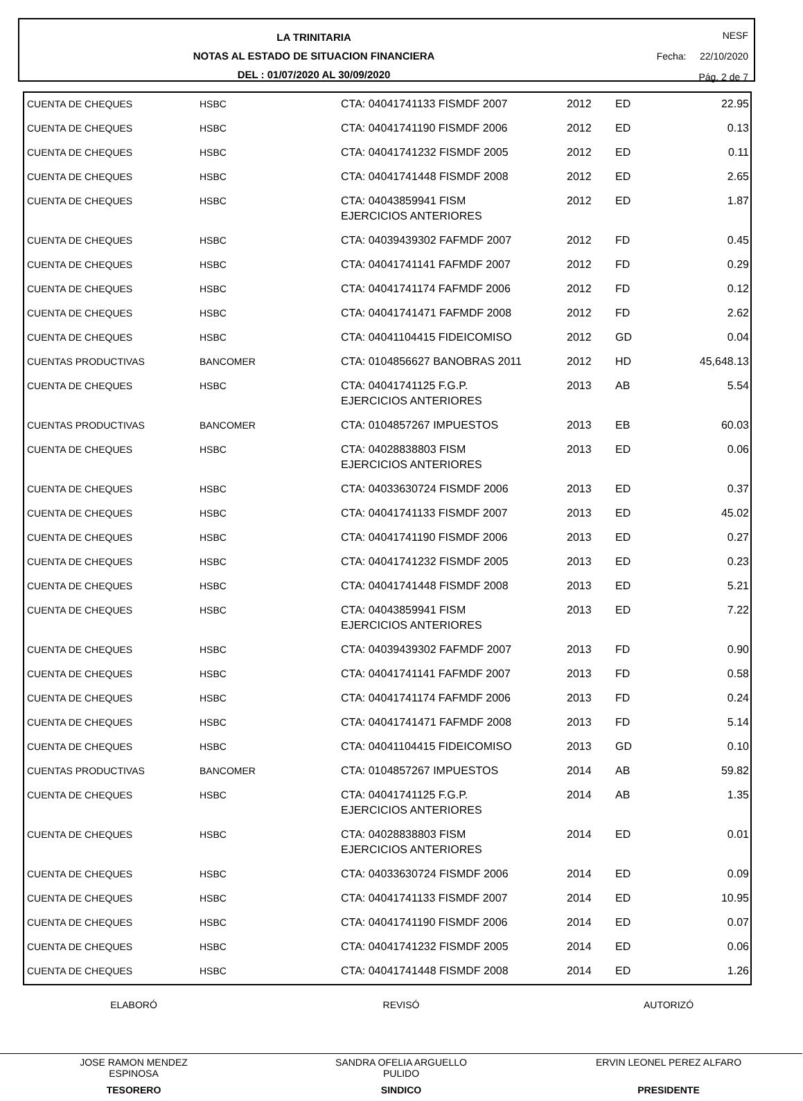LA TRINITARIA
NOTAS AL ESTADO DE SITUACION FINANCIERA
DEL : 01/07/2020 AL 30/09/2020
NESF
Fecha: 22/10/2020
Pág. 2 de 7
| CUENTA DE CHEQUES | HSBC | CTA: 04041741133 FISMDF 2007 | 2012 | ED | 22.95 |
| CUENTA DE CHEQUES | HSBC | CTA: 04041741190 FISMDF 2006 | 2012 | ED | 0.13 |
| CUENTA DE CHEQUES | HSBC | CTA: 04041741232 FISMDF 2005 | 2012 | ED | 0.11 |
| CUENTA DE CHEQUES | HSBC | CTA: 04041741448 FISMDF 2008 | 2012 | ED | 2.65 |
| CUENTA DE CHEQUES | HSBC | CTA: 04043859941 FISM EJERCICIOS ANTERIORES | 2012 | ED | 1.87 |
| CUENTA DE CHEQUES | HSBC | CTA: 04039439302 FAFMDF 2007 | 2012 | FD | 0.45 |
| CUENTA DE CHEQUES | HSBC | CTA: 04041741141 FAFMDF 2007 | 2012 | FD | 0.29 |
| CUENTA DE CHEQUES | HSBC | CTA: 04041741174 FAFMDF 2006 | 2012 | FD | 0.12 |
| CUENTA DE CHEQUES | HSBC | CTA: 04041741471 FAFMDF 2008 | 2012 | FD | 2.62 |
| CUENTA DE CHEQUES | HSBC | CTA: 04041104415 FIDEICOMISO | 2012 | GD | 0.04 |
| CUENTAS PRODUCTIVAS | BANCOMER | CTA: 0104856627 BANOBRAS 2011 | 2012 | HD | 45,648.13 |
| CUENTA DE CHEQUES | HSBC | CTA: 04041741125 F.G.P. EJERCICIOS ANTERIORES | 2013 | AB | 5.54 |
| CUENTAS PRODUCTIVAS | BANCOMER | CTA: 0104857267 IMPUESTOS | 2013 | EB | 60.03 |
| CUENTA DE CHEQUES | HSBC | CTA: 04028838803 FISM EJERCICIOS ANTERIORES | 2013 | ED | 0.06 |
| CUENTA DE CHEQUES | HSBC | CTA: 04033630724 FISMDF 2006 | 2013 | ED | 0.37 |
| CUENTA DE CHEQUES | HSBC | CTA: 04041741133 FISMDF 2007 | 2013 | ED | 45.02 |
| CUENTA DE CHEQUES | HSBC | CTA: 04041741190 FISMDF 2006 | 2013 | ED | 0.27 |
| CUENTA DE CHEQUES | HSBC | CTA: 04041741232 FISMDF 2005 | 2013 | ED | 0.23 |
| CUENTA DE CHEQUES | HSBC | CTA: 04041741448 FISMDF 2008 | 2013 | ED | 5.21 |
| CUENTA DE CHEQUES | HSBC | CTA: 04043859941 FISM EJERCICIOS ANTERIORES | 2013 | ED | 7.22 |
| CUENTA DE CHEQUES | HSBC | CTA: 04039439302 FAFMDF 2007 | 2013 | FD | 0.90 |
| CUENTA DE CHEQUES | HSBC | CTA: 04041741141 FAFMDF 2007 | 2013 | FD | 0.58 |
| CUENTA DE CHEQUES | HSBC | CTA: 04041741174 FAFMDF 2006 | 2013 | FD | 0.24 |
| CUENTA DE CHEQUES | HSBC | CTA: 04041741471 FAFMDF 2008 | 2013 | FD | 5.14 |
| CUENTA DE CHEQUES | HSBC | CTA: 04041104415 FIDEICOMISO | 2013 | GD | 0.10 |
| CUENTAS PRODUCTIVAS | BANCOMER | CTA: 0104857267 IMPUESTOS | 2014 | AB | 59.82 |
| CUENTA DE CHEQUES | HSBC | CTA: 04041741125 F.G.P. EJERCICIOS ANTERIORES | 2014 | AB | 1.35 |
| CUENTA DE CHEQUES | HSBC | CTA: 04028838803 FISM EJERCICIOS ANTERIORES | 2014 | ED | 0.01 |
| CUENTA DE CHEQUES | HSBC | CTA: 04033630724 FISMDF 2006 | 2014 | ED | 0.09 |
| CUENTA DE CHEQUES | HSBC | CTA: 04041741133 FISMDF 2007 | 2014 | ED | 10.95 |
| CUENTA DE CHEQUES | HSBC | CTA: 04041741190 FISMDF 2006 | 2014 | ED | 0.07 |
| CUENTA DE CHEQUES | HSBC | CTA: 04041741232 FISMDF 2005 | 2014 | ED | 0.06 |
| CUENTA DE CHEQUES | HSBC | CTA: 04041741448 FISMDF 2008 | 2014 | ED | 1.26 |
ELABORÓ
JOSE RAMON MENDEZ
ESPINOSA
TESORERO
REVISÓ
SANDRA OFELIA ARGUELLO
PULIDO
SINDICO
AUTORIZÓ
ERVIN LEONEL PEREZ ALFARO
PRESIDENTE